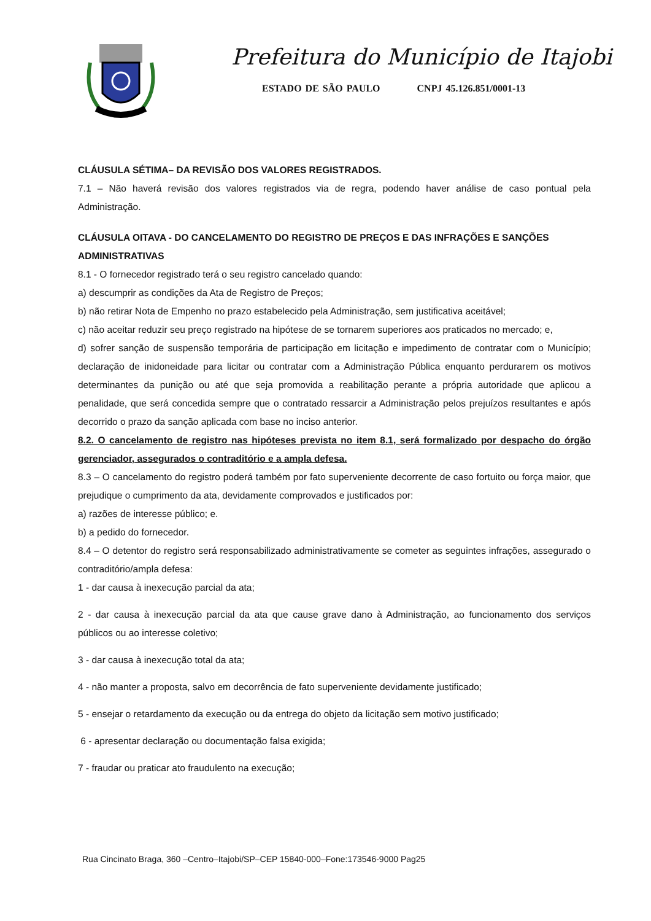Prefeitura do Município de Itajobi
ESTADO DE SÃO PAULO CNPJ 45.126.851/0001-13
CLÁUSULA SÉTIMA– DA REVISÃO DOS VALORES REGISTRADOS.
7.1 – Não haverá revisão dos valores registrados via de regra, podendo haver análise de caso pontual pela Administração.
CLÁUSULA OITAVA - DO CANCELAMENTO DO REGISTRO DE PREÇOS E DAS INFRAÇÕES E SANÇÕES ADMINISTRATIVAS
8.1 - O fornecedor registrado terá o seu registro cancelado quando:
a) descumprir as condições da Ata de Registro de Preços;
b) não retirar Nota de Empenho no prazo estabelecido pela Administração, sem justificativa aceitável;
c) não aceitar reduzir seu preço registrado na hipótese de se tornarem superiores aos praticados no mercado; e,
d) sofrer sanção de suspensão temporária de participação em licitação e impedimento de contratar com o Município; declaração de inidoneidade para licitar ou contratar com a Administração Pública enquanto perdurarem os motivos determinantes da punição ou até que seja promovida a reabilitação perante a própria autoridade que aplicou a penalidade, que será concedida sempre que o contratado ressarcir a Administração pelos prejuízos resultantes e após decorrido o prazo da sanção aplicada com base no inciso anterior.
8.2. O cancelamento de registro nas hipóteses prevista no item 8.1, será formalizado por despacho do órgão gerenciador, assegurados o contraditório e a ampla defesa.
8.3 – O cancelamento do registro poderá também por fato superveniente decorrente de caso fortuito ou força maior, que prejudique o cumprimento da ata, devidamente comprovados e justificados por:
a) razões de interesse público; e.
b) a pedido do fornecedor.
8.4 – O detentor do registro será responsabilizado administrativamente se cometer as seguintes infrações, assegurado o contraditório/ampla defesa:
1 - dar causa à inexecução parcial da ata;
2 - dar causa à inexecução parcial da ata que cause grave dano à Administração, ao funcionamento dos serviços públicos ou ao interesse coletivo;
3 - dar causa à inexecução total da ata;
4 - não manter a proposta, salvo em decorrência de fato superveniente devidamente justificado;
5 - ensejar o retardamento da execução ou da entrega do objeto da licitação sem motivo justificado;
6 - apresentar declaração ou documentação falsa exigida;
7 - fraudar ou praticar ato fraudulento na execução;
Rua Cincinato Braga, 360 –Centro–Itajobi/SP–CEP 15840-000–Fone:173546-9000 Pag25